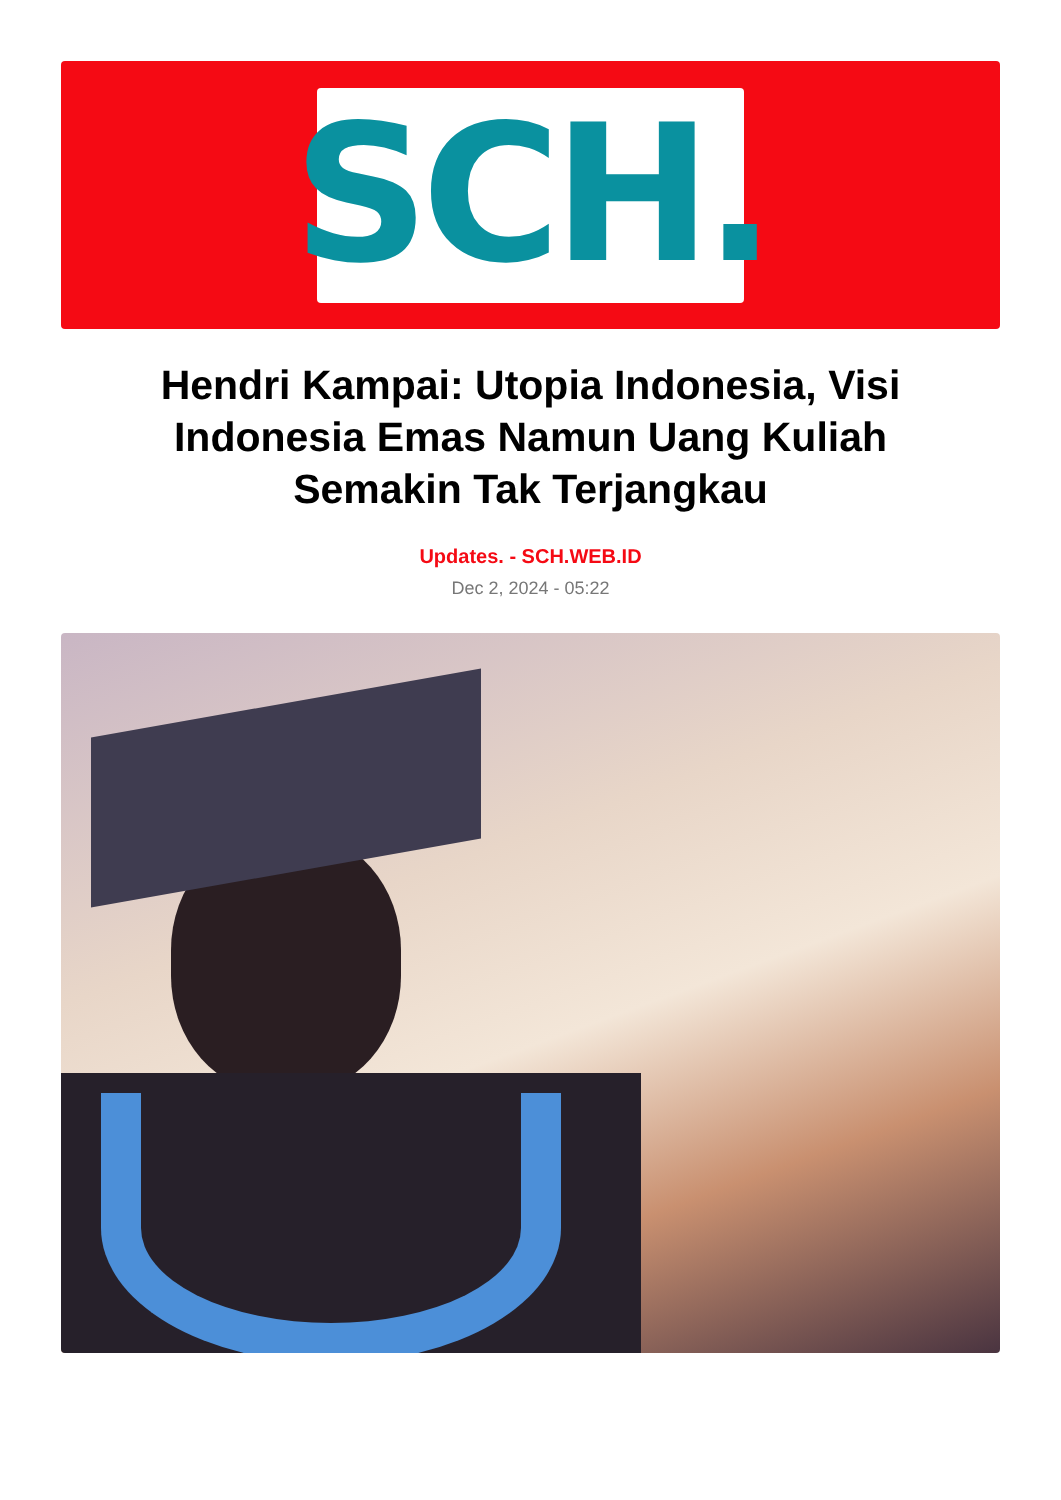SCH.
Hendri Kampai: Utopia Indonesia, Visi Indonesia Emas Namun Uang Kuliah Semakin Tak Terjangkau
Updates. - SCH.WEB.ID
Dec 2, 2024 - 05:22